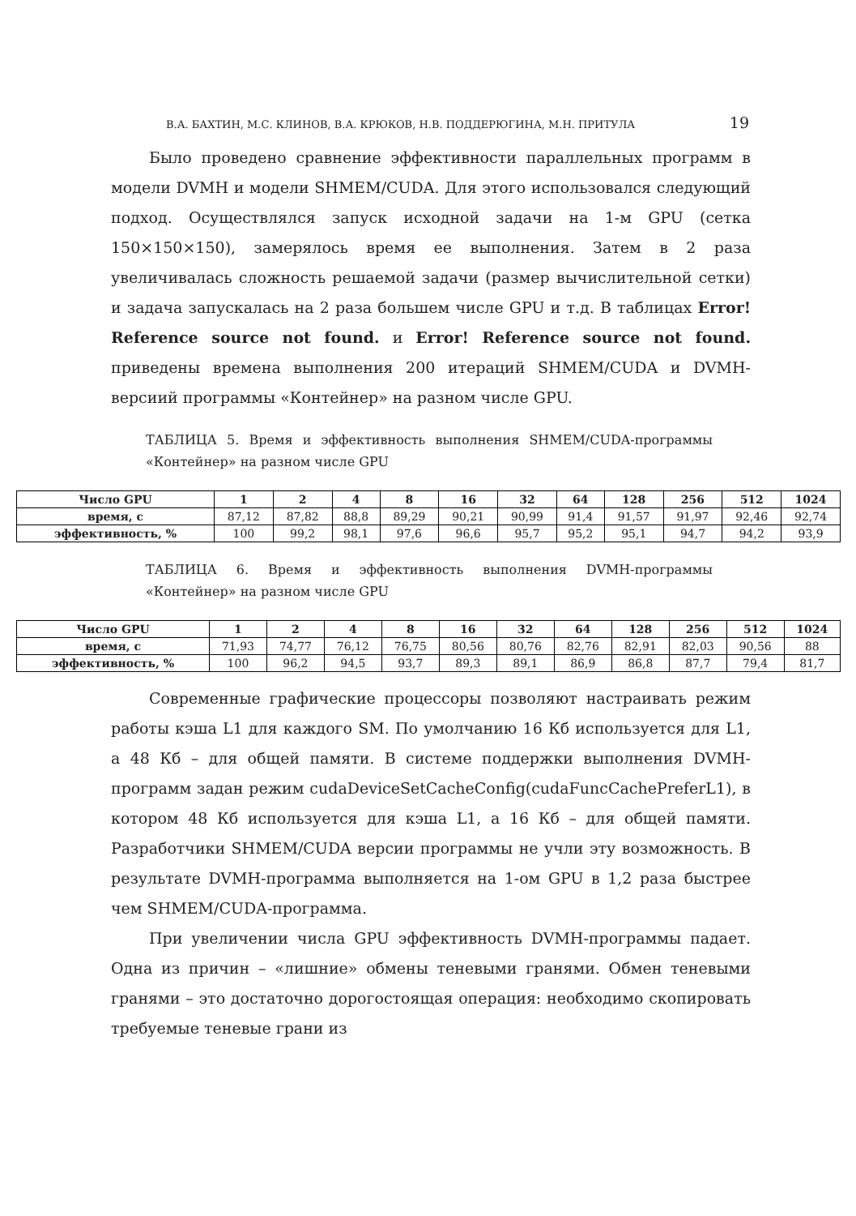В.А. БАХТИН, М.С. КЛИНОВ, В.А. КРЮКОВ, Н.В. ПОДДЕРЮГИНА, М.Н. ПРИТУЛА 19
Было проведено сравнение эффективности параллельных программ в модели DVMH и модели SHMEM/CUDA. Для этого использовался следующий подход. Осуществлялся запуск исходной задачи на 1-м GPU (сетка 150×150×150), замерялось время ее выполнения. Затем в 2 раза увеличивалась сложность решаемой задачи (размер вычислительной сетки) и задача запускалась на 2 раза большем числе GPU и т.д. В таблицах Error! Reference source not found. и Error! Reference source not found. приведены времена выполнения 200 итераций SHMEM/CUDA и DVMH-версиий программы «Контейнер» на разном числе GPU.
ТАБЛИЦА 5. Время и эффективность выполнения SHMEM/CUDA-программы «Контейнер» на разном числе GPU
| Число GPU | 1 | 2 | 4 | 8 | 16 | 32 | 64 | 128 | 256 | 512 | 1024 |
| --- | --- | --- | --- | --- | --- | --- | --- | --- | --- | --- | --- |
| время, с | 87,12 | 87,82 | 88,8 | 89,29 | 90,21 | 90,99 | 91,4 | 91,57 | 91,97 | 92,46 | 92,74 |
| эффективность, % | 100 | 99,2 | 98,1 | 97,6 | 96,6 | 95,7 | 95,2 | 95,1 | 94,7 | 94,2 | 93,9 |
ТАБЛИЦА 6. Время и эффективность выполнения DVMH-программы «Контейнер» на разном числе GPU
| Число GPU | 1 | 2 | 4 | 8 | 16 | 32 | 64 | 128 | 256 | 512 | 1024 |
| --- | --- | --- | --- | --- | --- | --- | --- | --- | --- | --- | --- |
| время, с | 71,93 | 74,77 | 76,12 | 76,75 | 80,56 | 80,76 | 82,76 | 82,91 | 82,03 | 90,56 | 88 |
| эффективность, % | 100 | 96,2 | 94,5 | 93,7 | 89,3 | 89,1 | 86,9 | 86,8 | 87,7 | 79,4 | 81,7 |
Современные графические процессоры позволяют настраивать режим работы кэша L1 для каждого SM. По умолчанию 16 Кб используется для L1, а 48 Кб – для общей памяти. В системе поддержки выполнения DVMH-программ задан режим cudaDeviceSetCacheConfig(cudaFuncCachePreferL1), в котором 48 Кб используется для кэша L1, а 16 Кб – для общей памяти. Разработчики SHMEM/CUDA версии программы не учли эту возможность. В результате DVMH-программа выполняется на 1-ом GPU в 1,2 раза быстрее чем SHMEM/CUDA-программа.
При увеличении числа GPU эффективность DVMH-программы падает. Одна из причин – «лишние» обмены теневыми гранями. Обмен теневыми гранями – это достаточно дорогостоящая операция: необходимо скопировать требуемые теневые грани из